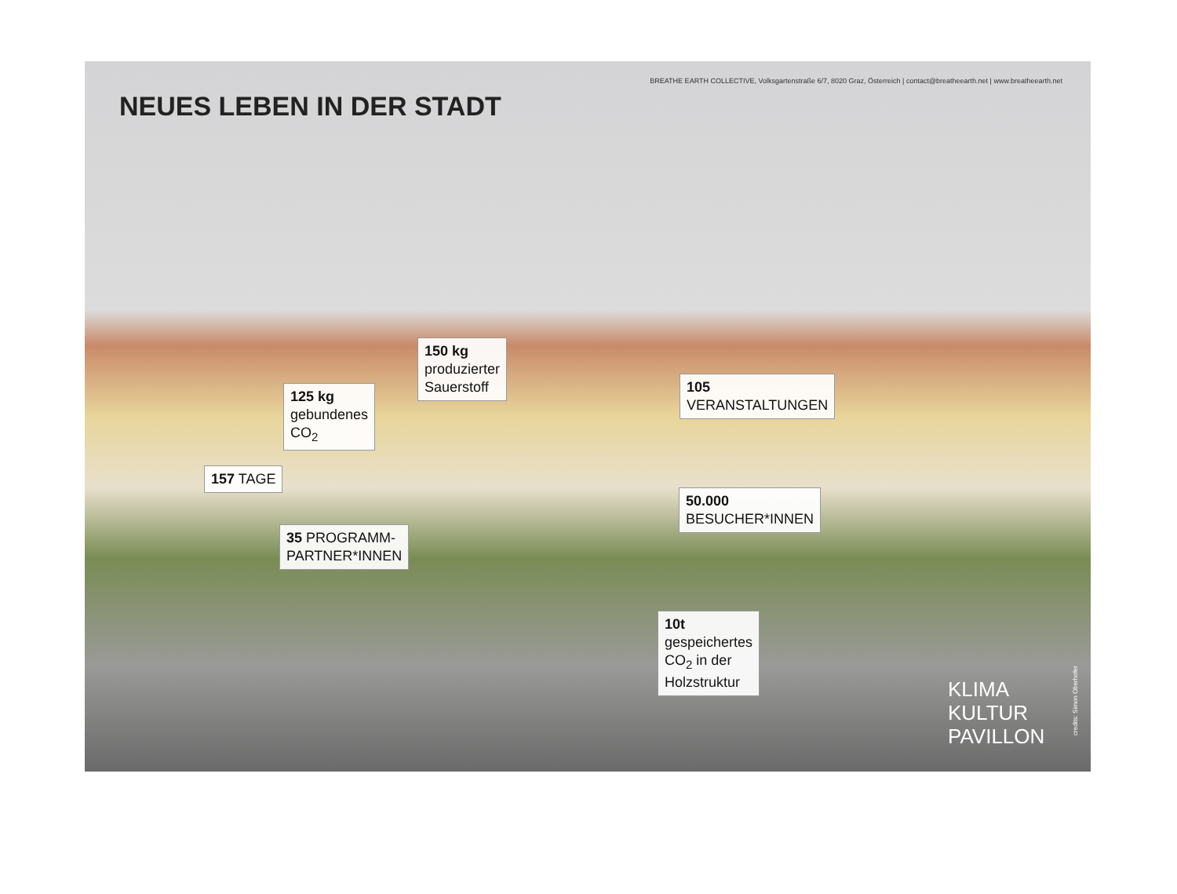NEUES LEBEN IN DER STADT
BREATHE EARTH COLLECTIVE, Volksgartenstraße 6/7, 8020 Graz, Österreich | contact@breatheearth.net | www.breatheearth.net
150 kg
produzierter
Sauerstoff
125 kg
gebundenes
CO<sub>2</sub>
105
VERANSTALTUNGEN
157 TAGE
50.000
BESUCHER*INNEN
35 PROGRAMM-
PARTNER*INNEN
10t
gespeichertes
CO<sub>2</sub> in der
Holzstruktur
KLIMA
KULTUR
PAVILLON
credits: Simon Oberhofer